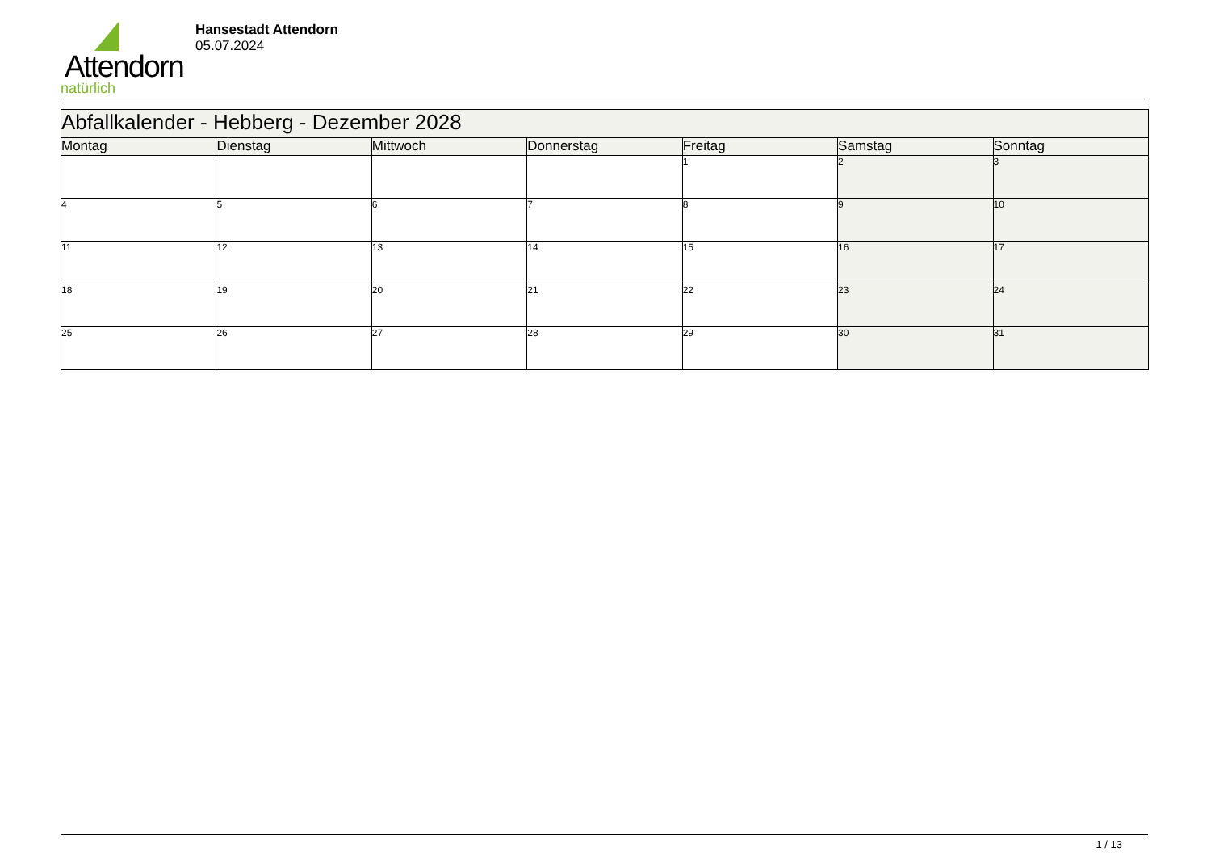Attendorn
natürlich
Hansestadt Attendorn
05.07.2024
| Abfallkalender - Hebberg - Dezember 2028 | | | | | | |
| --- | --- | --- | --- | --- | --- | --- |
| Montag | Dienstag | Mittwoch | Donnerstag | Freitag | Samstag | Sonntag |
| | | | | 1 | 2 | 3 |
| 4 | 5 | 6 | 7 | 8 | 9 | 10 |
| 11 | 12 | 13 | 14 | 15 | 16 | 17 |
| 18 | 19 | 20 | 21 | 22 | 23 | 24 |
| 25 | 26 | 27 | 28 | 29 | 30 | 31 |
1 / 13